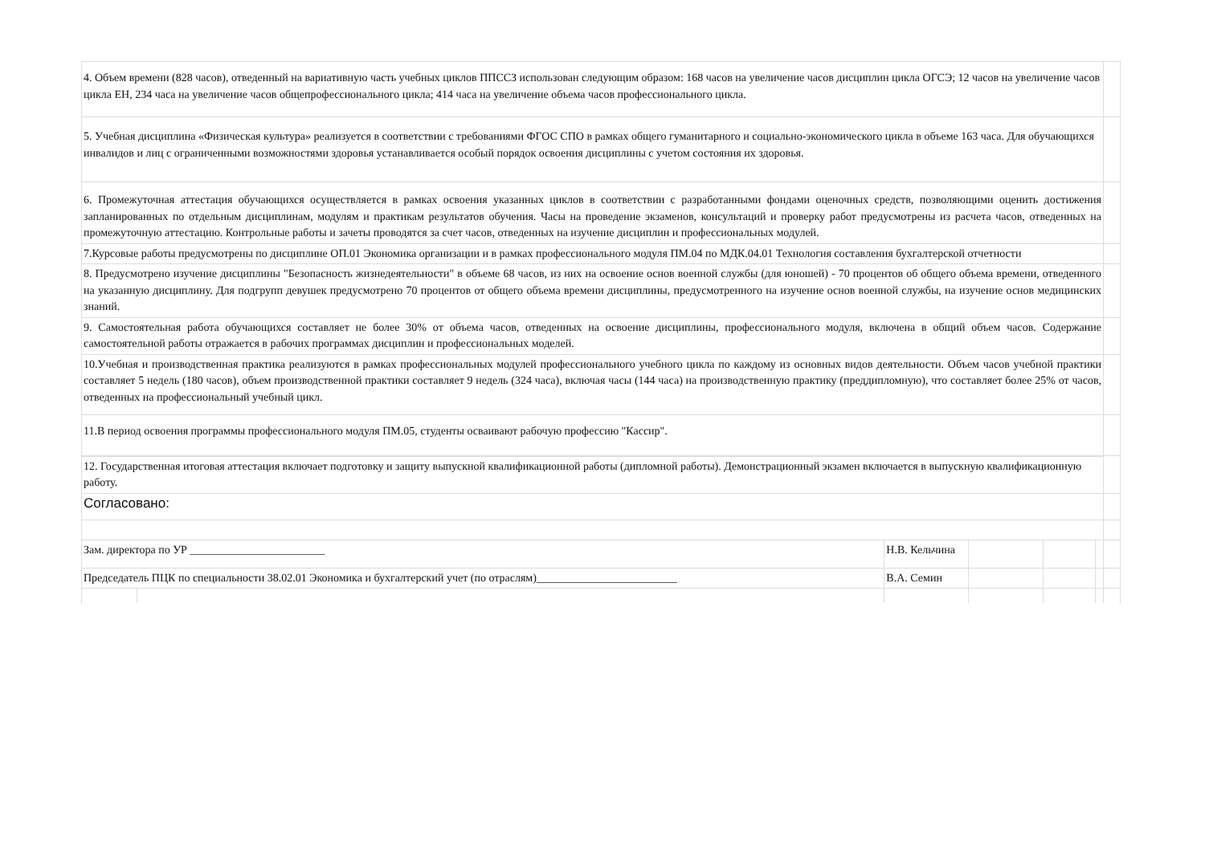| 4. Объем времени (828 часов), отведенный на вариативную часть учебных циклов ППССЗ использован следующим образом: 168 часов на увеличение часов дисциплин цикла ОГСЭ; 12 часов на увеличение часов цикла ЕН, 234 часа на увеличение часов общепрофессионального цикла; 414 часа на увеличение объема часов профессионального цикла. | | | | | | |
| 5. Учебная дисциплина «Физическая культура» реализуется в соответствии с требованиями ФГОС СПО в рамках общего гуманитарного и социально-экономического цикла в объеме 163 часа. Для обучающихся инвалидов и лиц с ограниченными возможностями здоровья устанавливается особый порядок освоения дисциплины с учетом состояния их здоровья. | | | | | | |
| 6. Промежуточная аттестация обучающихся осуществляется в рамках освоения указанных циклов в соответствии с разработанными фондами оценочных средств, позволяющими оценить достижения запланированных по отдельным дисциплинам, модулям и практикам результатов обучения. Часы на проведение экзаменов, консультаций и проверку работ предусмотрены из расчета часов, отведенных на промежуточную аттестацию. Контрольные работы и зачеты проводятся за счет часов, отведенных на изучение дисциплин и профессиональных модулей. | | | | | | |
| 7.Курсовые работы предусмотрены по дисциплине ОП.01 Экономика организации и в рамках профессионального модуля ПМ.04 по МДК.04.01 Технология составления бухгалтерской отчетности | | | | | | |
| 8. Предусмотрено изучение дисциплины "Безопасность жизнедеятельности" в объеме 68 часов, из них на освоение основ военной службы (для юношей) - 70 процентов об общего объема времени, отведенного на указанную дисциплину. Для подгрупп девушек предусмотрено 70 процентов от общего объема времени дисциплины, предусмотренного на изучение основ военной службы, на изучение основ медицинских знаний. | | | | | | |
| 9. Самостоятельная работа обучающихся составляет не более 30% от объема часов, отведенных на освоение дисциплины, профессионального модуля, включена в общий объем часов. Содержание самостоятельной работы отражается в рабочих программах дисциплин и профессиональных моделей. | | | | | | |
| 10.Учебная и производственная практика реализуются в рамках профессиональных модулей профессионального учебного цикла по каждому из основных видов деятельности. Объем часов учебной практики составляет 5 недель (180 часов), объем производственной практики составляет 9 недель (324 часа), включая часы (144 часа) на производственную практику (преддипломную), что составляет более 25% от часов, отведенных на профессиональный учебный цикл. | | | | | | |
| 11.В период освоения программы профессионального модуля ПМ.05, студенты осваивают рабочую профессию "Кассир". | | | | | | |
| 12. Государственная итоговая аттестация включает подготовку и защиту выпускной квалификационной работы (дипломной работы). Демонстрационный экзамен включается в выпускную квалификационную работу. | | | | | | |
| Согласовано: | | | | | | |
| Зам. директора по УР ________________________ | | Н.В. Кельчина | | | | |
| Председатель ПЦК по специальности 38.02.01 Экономика и бухгалтерский учет (по отраслям)_________________________ | | В.А. Семин | | | | |